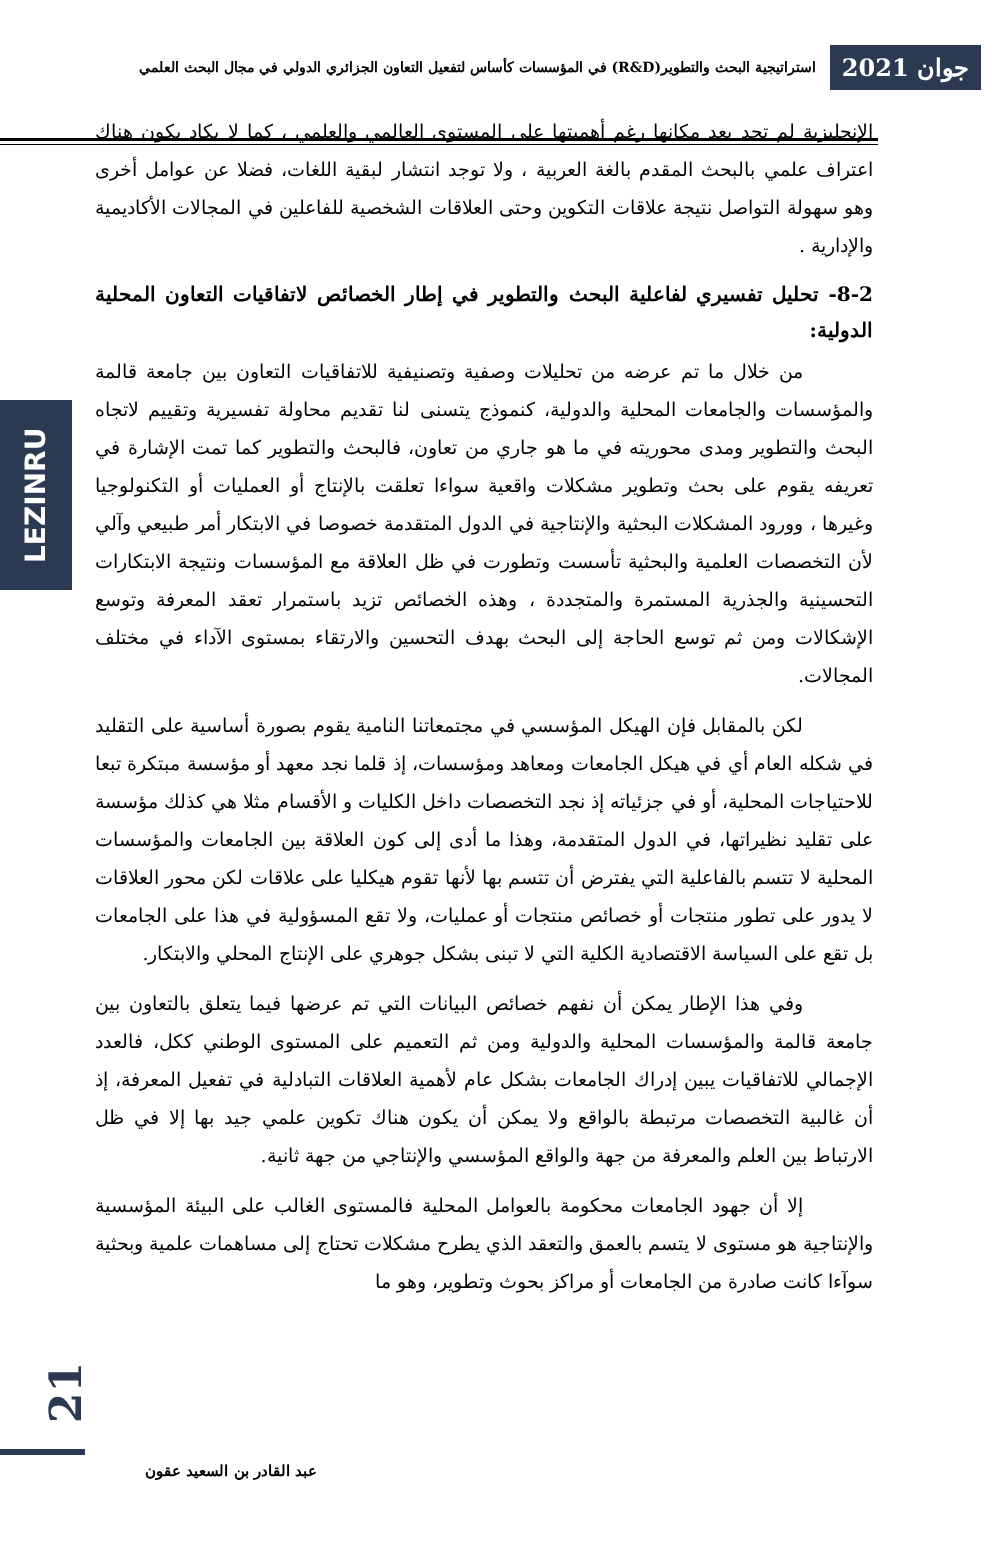جوان 2021
استراتيجية البحث والتطوير(R&D) في المؤسسات كأساس لتفعيل التعاون الجزائري الدولي في مجال البحث العلمي
LEZINRU
الإنجليزية لم تجد بعد مكانها رغم أهميتها على المستوى العالمي والعلمي ، كما لا يكاد يكون هناك اعتراف علمي بالبحث المقدم بالغة العربية ، ولا توجد انتشار لبقية اللغات، فضلا عن عوامل أخرى وهو سهولة التواصل نتيجة علاقات التكوين وحتى العلاقات الشخصية للفاعلين في المجالات الأكاديمية والإدارية .
8-2- تحليل تفسيري لفاعلية البحث والتطوير في إطار الخصائص لاتفاقيات التعاون المحلية الدولية:
من خلال ما تم عرضه من تحليلات وصفية وتصنيفية للاتفاقيات التعاون بين جامعة قالمة والمؤسسات والجامعات المحلية والدولية، كنموذج يتسنى لنا تقديم محاولة تفسيرية وتقييم لاتجاه البحث والتطوير ومدى محوريته في ما هو جاري من تعاون، فالبحث والتطوير كما تمت الإشارة في تعريفه يقوم على بحث وتطوير مشكلات واقعية سواءا تعلقت بالإنتاج أو العمليات أو التكنولوجيا وغيرها ، وورود المشكلات البحثية والإنتاجية في الدول المتقدمة خصوصا في الابتكار أمر طبيعي وآلي لأن التخصصات العلمية والبحثية تأسست وتطورت في ظل العلاقة مع المؤسسات ونتيجة الابتكارات التحسينية والجذرية المستمرة والمتجددة ، وهذه الخصائص تزيد باستمرار تعقد المعرفة وتوسع الإشكالات ومن ثم توسع الحاجة إلى البحث بهدف التحسين والارتقاء بمستوى الآداء في مختلف المجالات.
لكن بالمقابل فإن الهيكل المؤسسي في مجتمعاتنا النامية يقوم بصورة أساسية على التقليد في شكله العام أي في هيكل الجامعات ومعاهد ومؤسسات، إذ قلما نجد معهد أو مؤسسة مبتكرة تبعا للاحتياجات المحلية، أو في جزئياته إذ نجد التخصصات داخل الكليات و الأقسام مثلا هي كذلك مؤسسة على تقليد نظيراتها، في الدول المتقدمة، وهذا ما أدى إلى كون العلاقة بين الجامعات والمؤسسات المحلية لا تتسم بالفاعلية التي يفترض أن تتسم بها لأنها تقوم هيكليا على علاقات لكن محور العلاقات لا يدور على تطور منتجات أو خصائص منتجات أو عمليات، ولا تقع المسؤولية في هذا على الجامعات بل تقع على السياسة الاقتصادية الكلية التي لا تبنى بشكل جوهري على الإنتاج المحلي والابتكار.
وفي هذا الإطار يمكن أن نفهم خصائص البيانات التي تم عرضها فيما يتعلق بالتعاون بين جامعة قالمة والمؤسسات المحلية والدولية ومن ثم التعميم على المستوى الوطني ككل، فالعدد الإجمالي للاتفاقيات يبين إدراك الجامعات بشكل عام لأهمية العلاقات التبادلية في تفعيل المعرفة، إذ أن غالبية التخصصات مرتبطة بالواقع ولا يمكن أن يكون هناك تكوين علمي جيد بها إلا في ظل الارتباط بين العلم والمعرفة من جهة والواقع المؤسسي والإنتاجي من جهة ثانية.
إلا أن جهود الجامعات محكومة بالعوامل المحلية فالمستوى الغالب على البيئة المؤسسية والإنتاجية هو مستوى لا يتسم بالعمق والتعقد الذي يطرح مشكلات تحتاج إلى مساهمات علمية وبحثية سوآءا كانت صادرة من الجامعات أو مراكز بحوث وتطوير، وهو ما
21
عبد القادر بن السعيد عقون